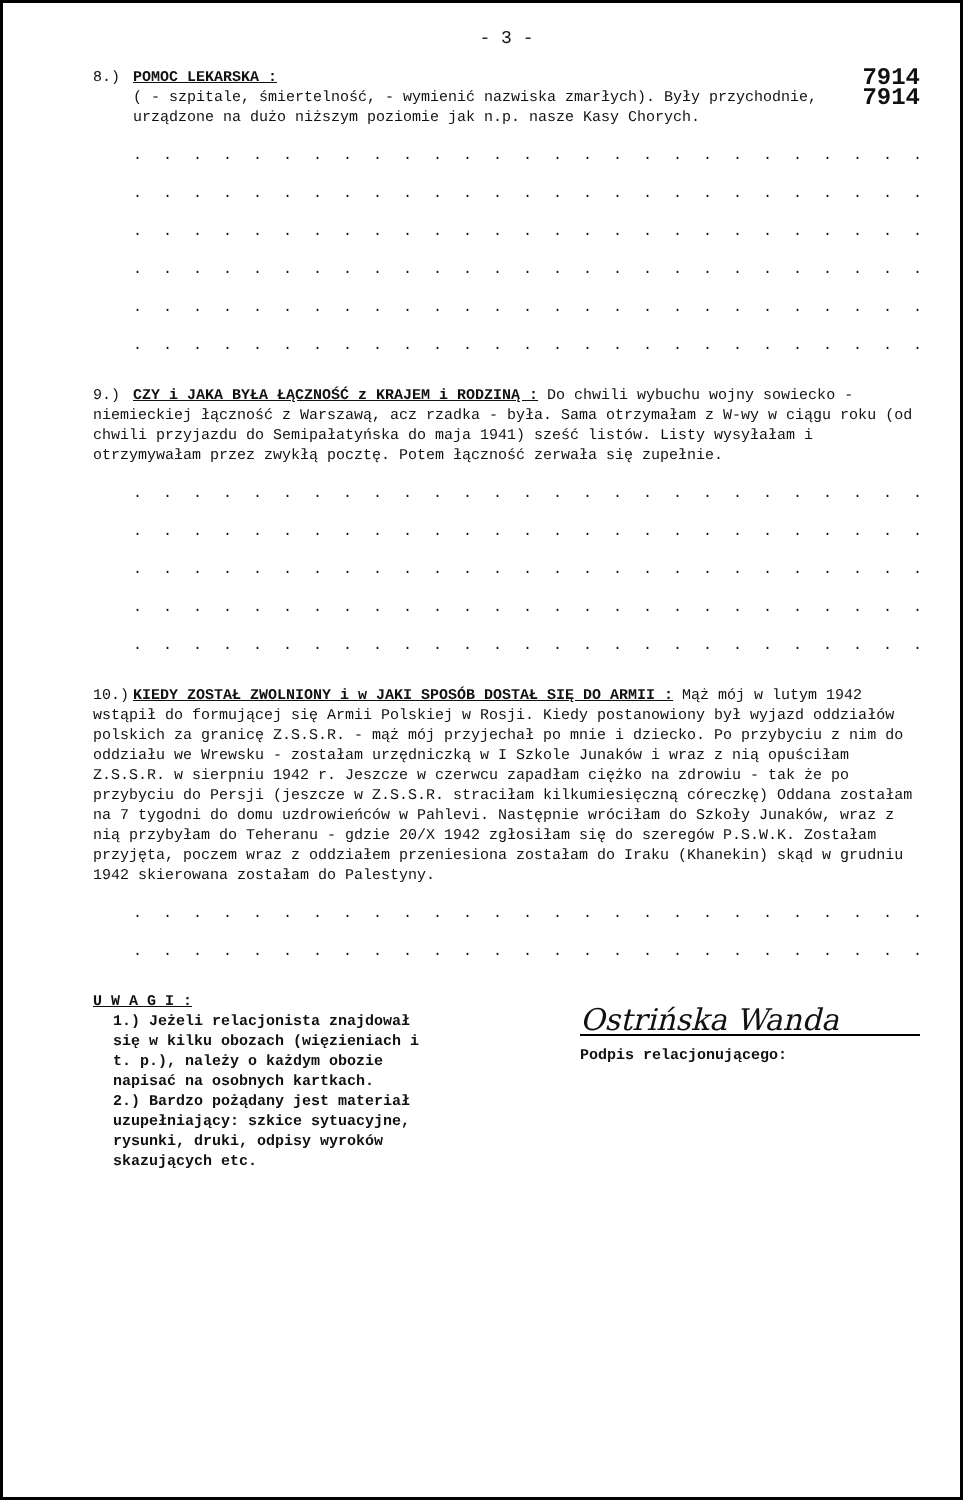- 3 -
7914
7914
8.) POMOC LEKARSKA :
( - szpitale, śmiertelność, - wymienić nazwiska zmarłych). Były przychodnie, urządzone na dużo niższym poziomie jak n.p. nasze Kasy Chorych.
. . . . . . . . . . . . . . . . . . . . . . . . . . . . . . . . . . .
. . . . . . . . . . . . . . . . . . . . . . . . . . . . . . . . . . .
. . . . . . . . . . . . . . . . . . . . . . . . . . . . . . . . . . .
. . . . . . . . . . . . . . . . . . . . . . . . . . . . . . . . . . .
. . . . . . . . . . . . . . . . . . . . . . . . . . . . . . . . . . .
. . . . . . . . . . . . . . . . . . . . . . . . . . . . . . . . . . .
9.) CZY i JAKA BYŁA ŁĄCZNOŚĆ z KRAJEM i RODZINĄ : Do chwili wybuchu wojny sowiecko - niemieckiej łączność z Warszawą, acz rzadka - była. Sama otrzymałam z W-wy w ciągu roku (od chwili przyjazdu do Semipałatyńska do maja 1941) sześć listów. Listy wysyłałam i otrzymywałam przez zwykłą pocztę. Potem łączność zerwała się zupełnie.
. . . . . . . . . . . . . . . . . . . . . . . . . . . . . . . . . . .
. . . . . . . . . . . . . . . . . . . . . . . . . . . . . . . . . . .
. . . . . . . . . . . . . . . . . . . . . . . . . . . . . . . . . . .
. . . . . . . . . . . . . . . . . . . . . . . . . . . . . . . . . . .
. . . . . . . . . . . . . . . . . . . . . . . . . . . . . . . . . . .
10.) KIEDY ZOSTAŁ ZWOLNIONY i w JAKI SPOSÓB DOSTAŁ SIĘ DO ARMII : Mąż mój w lutym 1942 wstąpił do formującej się Armii Polskiej w Rosji. Kiedy postanowiony był wyjazd oddziałów polskich za granicę Z.S.S.R. - mąż mój przyjechał po mnie i dziecko. Po przybyciu z nim do oddziału we Wrewsku - zostałam urzędniczką w I Szkole Junaków i wraz z nią opuściłam Z.S.S.R. w sierpniu 1942 r. Jeszcze w czerwcu zapadłam ciężko na zdrowiu - tak że po przybyciu do Persji (jeszcze w Z.S.S.R. straciłam kilkumiesięczną córeczkę) Oddana zostałam na 7 tygodni do domu uzdrowieńców w Pahlevi. Następnie wróciłam do Szkoły Junaków, wraz z nią przybyłam do Teheranu - gdzie 20/X 1942 zgłosiłam się do szeregów P.S.W.K. Zostałam przyjęta, poczem wraz z oddziałem przeniesiona zostałam do Iraku (Khanekin) skąd w grudniu 1942 skierowana zostałam do Palestyny.
. . . . . . . . . . . . . . . . . . . . . . . . . . . . . . . . . . .
. . . . . . . . . . . . . . . . . . . . . . . . . . . . . . . . . . .
Ostrińska Wanda
Podpis relacjonującego:
U W A G I :
1.) Jeżeli relacjonista znajdował się w kilku obozach (więzieniach i t. p.), należy o każdym obozie napisać na osobnych kartkach.
2.) Bardzo pożądany jest materiał uzupełniający: szkice sytuacyjne, rysunki, druki, odpisy wyroków skazujących etc.